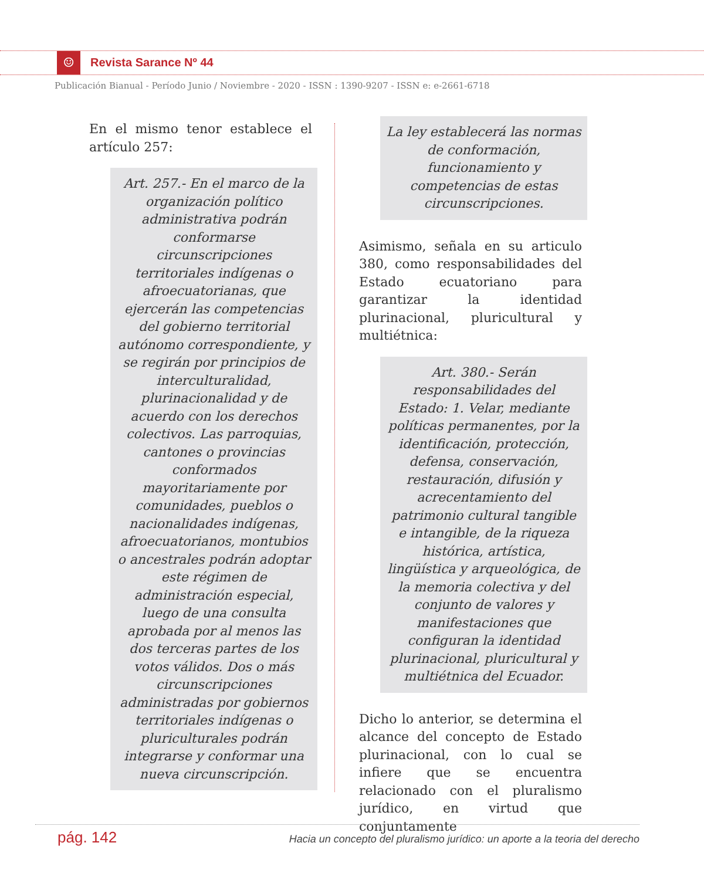☺ Revista Sarance Nº 44
Publicación Bianual - Período Junio / Noviembre - 2020 - ISSN : 1390-9207 - ISSN e: e-2661-6718
En el mismo tenor establece el artículo 257:
Art. 257.- En el marco de la organización político administrativa podrán conformarse circunscripciones territoriales indígenas o afroecuatorianas, que ejercerán las competencias del gobierno territorial autónomo correspondiente, y se regirán por principios de interculturalidad, plurinacionalidad y de acuerdo con los derechos colectivos. Las parroquias, cantones o provincias conformados mayoritariamente por comunidades, pueblos o nacionalidades indígenas, afroecuatorianos, montubios o ancestrales podrán adoptar este régimen de administración especial, luego de una consulta aprobada por al menos las dos terceras partes de los votos válidos. Dos o más circunscripciones administradas por gobiernos territoriales indígenas o pluriculturales podrán integrarse y conformar una nueva circunscripción.
La ley establecerá las normas de conformación, funcionamiento y competencias de estas circunscripciones.
Asimismo, señala en su articulo 380, como responsabilidades del Estado ecuatoriano para garantizar la identidad plurinacional, pluricultural y multiétnica:
Art. 380.- Serán responsabilidades del Estado: 1. Velar, mediante políticas permanentes, por la identificación, protección, defensa, conservación, restauración, difusión y acrecentamiento del patrimonio cultural tangible e intangible, de la riqueza histórica, artística, lingüística y arqueológica, de la memoria colectiva y del conjunto de valores y manifestaciones que configuran la identidad plurinacional, pluricultural y multiétnica del Ecuador.
Dicho lo anterior, se determina el alcance del concepto de Estado plurinacional, con lo cual se infiere que se encuentra relacionado con el pluralismo jurídico, en virtud que conjuntamente
pág. 142 Hacia un concepto del pluralismo jurídico: un aporte a la teoria del derecho